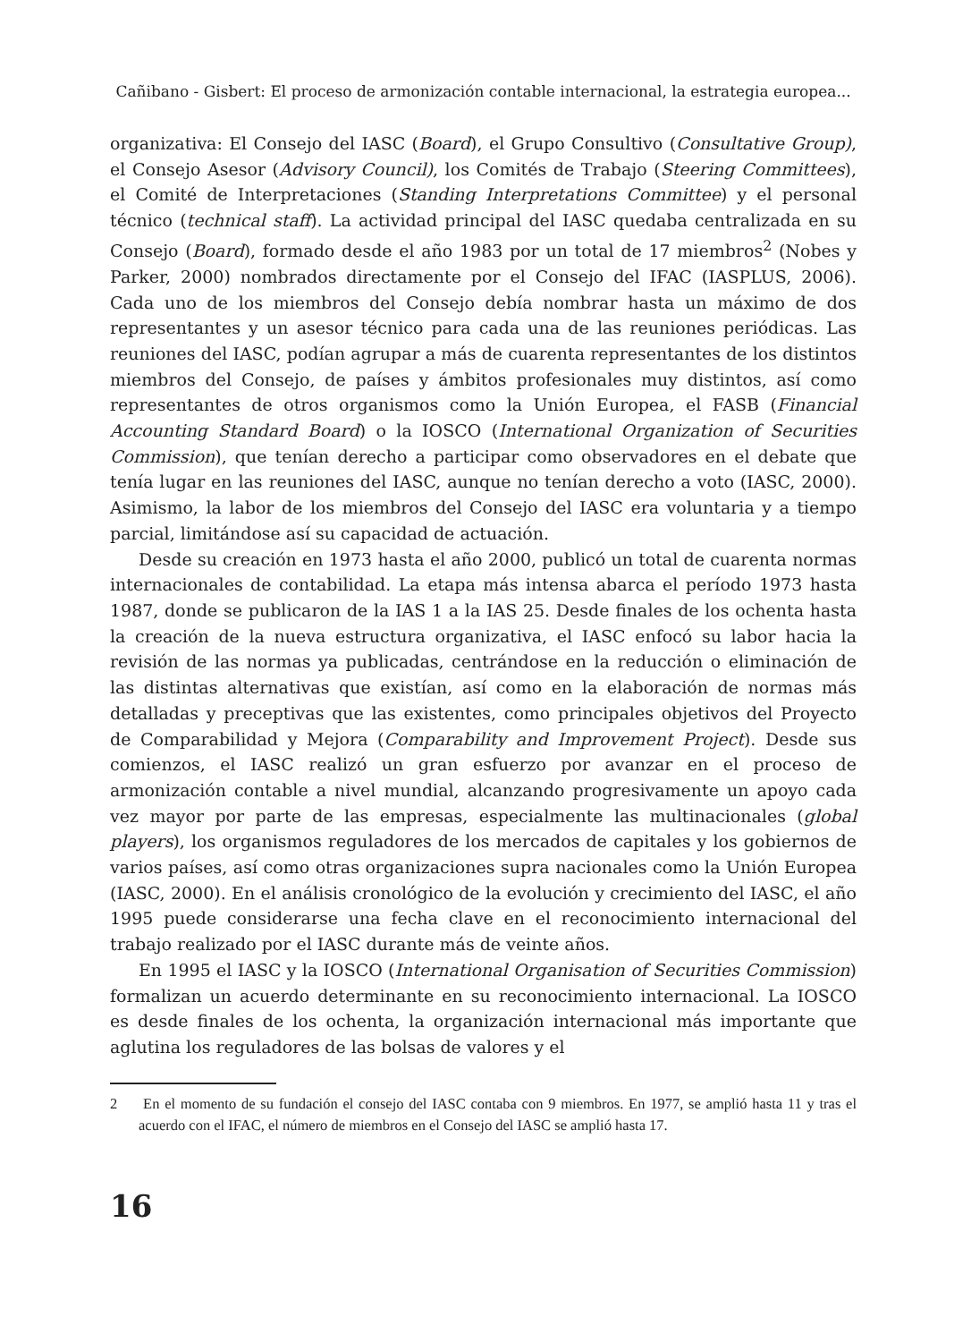Cañibano - Gisbert: El proceso de armonización contable internacional, la estrategia europea...
organizativa: El Consejo del IASC (Board), el Grupo Consultivo (Consultative Group), el Consejo Asesor (Advisory Council), los Comités de Trabajo (Steering Committees), el Comité de Interpretaciones (Standing Interpretations Committee) y el personal técnico (technical staff). La actividad principal del IASC quedaba centralizada en su Consejo (Board), formado desde el año 1983 por un total de 17 miembros<sup>2</sup> (Nobes y Parker, 2000) nombrados directamente por el Consejo del IFAC (IASPLUS, 2006). Cada uno de los miembros del Consejo debía nombrar hasta un máximo de dos representantes y un asesor técnico para cada una de las reuniones periódicas. Las reuniones del IASC, podían agrupar a más de cuarenta representantes de los distintos miembros del Consejo, de países y ámbitos profesionales muy distintos, así como representantes de otros organismos como la Unión Europea, el FASB (Financial Accounting Standard Board) o la IOSCO (International Organization of Securities Commission), que tenían derecho a participar como observadores en el debate que tenía lugar en las reuniones del IASC, aunque no tenían derecho a voto (IASC, 2000). Asimismo, la labor de los miembros del Consejo del IASC era voluntaria y a tiempo parcial, limitándose así su capacidad de actuación.
Desde su creación en 1973 hasta el año 2000, publicó un total de cuarenta normas internacionales de contabilidad. La etapa más intensa abarca el período 1973 hasta 1987, donde se publicaron de la IAS 1 a la IAS 25. Desde finales de los ochenta hasta la creación de la nueva estructura organizativa, el IASC enfocó su labor hacia la revisión de las normas ya publicadas, centrándose en la reducción o eliminación de las distintas alternativas que existían, así como en la elaboración de normas más detalladas y preceptivas que las existentes, como principales objetivos del Proyecto de Comparabilidad y Mejora (Comparability and Improvement Project). Desde sus comienzos, el IASC realizó un gran esfuerzo por avanzar en el proceso de armonización contable a nivel mundial, alcanzando progresivamente un apoyo cada vez mayor por parte de las empresas, especialmente las multinacionales (global players), los organismos reguladores de los mercados de capitales y los gobiernos de varios países, así como otras organizaciones supra nacionales como la Unión Europea (IASC, 2000). En el análisis cronológico de la evolución y crecimiento del IASC, el año 1995 puede considerarse una fecha clave en el reconocimiento internacional del trabajo realizado por el IASC durante más de veinte años.
En 1995 el IASC y la IOSCO (International Organisation of Securities Commission) formalizan un acuerdo determinante en su reconocimiento internacional. La IOSCO es desde finales de los ochenta, la organización internacional más importante que aglutina los reguladores de las bolsas de valores y el
2 En el momento de su fundación el consejo del IASC contaba con 9 miembros. En 1977, se amplió hasta 11 y tras el acuerdo con el IFAC, el número de miembros en el Consejo del IASC se amplió hasta 17.
16